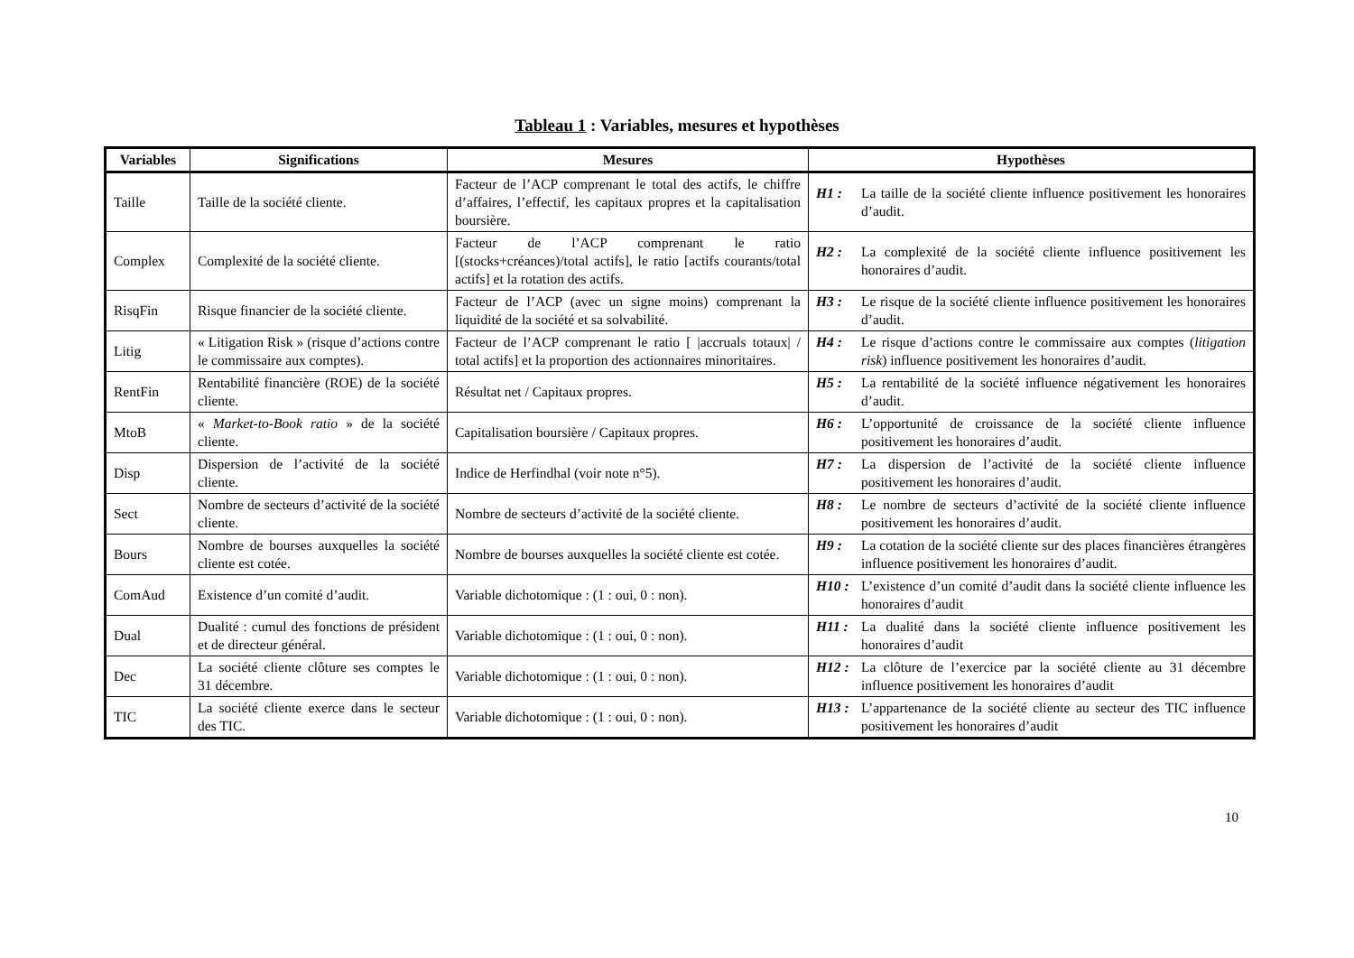Tableau 1 : Variables, mesures et hypothèses
| Variables | Significations | Mesures | Hypothèses |
| --- | --- | --- | --- |
| Taille | Taille de la société cliente. | Facteur de l’ACP comprenant le total des actifs, le chiffre d’affaires, l’effectif, les capitaux propres et la capitalisation boursière. | H1 : La taille de la société cliente influence positivement les honoraires d’audit. |
| Complex | Complexité de la société cliente. | Facteur de l’ACP comprenant le ratio [(stocks+créances)/total actifs], le ratio [actifs courants/total actifs] et la rotation des actifs. | H2 : La complexité de la société cliente influence positivement les honoraires d’audit. |
| RisqFin | Risque financier de la société cliente. | Facteur de l’ACP (avec un signe moins) comprenant la liquidité de la société et sa solvabilité. | H3 : Le risque de la société cliente influence positivement les honoraires d’audit. |
| Litig | « Litigation Risk » (risque d’actions contre le commissaire aux comptes). | Facteur de l’ACP comprenant le ratio [ /accruals totaux/ / total actifs] et la proportion des actionnaires minoritaires. | H4 : Le risque d’actions contre le commissaire aux comptes ( litigation risk ) influence positivement les honoraires d’audit. |
| RentFin | Rentabilité financière (ROE) de la société cliente. | Résultat net / Capitaux propres. | H5 : La rentabilité de la société influence négativement les honoraires d’audit. |
| MtoB | « Market-to-Book ratio » de la société cliente. | Capitalisation boursière / Capitaux propres. | H6 : L’opportunité de croissance de la société cliente influence positivement les honoraires d’audit. |
| Disp | Dispersion de l’activité de la société cliente. | Indice de Herfindhal (voir note n°5). | H7 : La dispersion de l’activité de la société cliente influence positivement les honoraires d’audit. |
| Sect | Nombre de secteurs d’activité de la société cliente. | Nombre de secteurs d’activité de la société cliente. | H8 : Le nombre de secteurs d’activité de la société cliente influence positivement les honoraires d’audit. |
| Bours | Nombre de bourses auxquelles la société cliente est cotée. | Nombre de bourses auxquelles la société cliente est cotée. | H9 : La cotation de la société cliente sur des places financières étrangères influence positivement les honoraires d’audit. |
| ComAud | Existence d’un comité d’audit. | Variable dichotomique : (1 : oui, 0 : non). | H10 : L’existence d’un comité d’audit dans la société cliente influence les honoraires d’audit |
| Dual | Dualité : cumul des fonctions de président et de directeur général. | Variable dichotomique : (1 : oui, 0 : non). | H11 : La dualité dans la société cliente influence positivement les honoraires d’audit |
| Dec | La société cliente clôture ses comptes le 31 décembre. | Variable dichotomique : (1 : oui, 0 : non). | H12 : La clôture de l’exercice par la société cliente au 31 décembre influence positivement les honoraires d’audit |
| TIC | La société cliente exerce dans le secteur des TIC. | Variable dichotomique : (1 : oui, 0 : non). | H13 : L’appartenance de la société cliente au secteur des TIC influence positivement les honoraires d’audit |
10